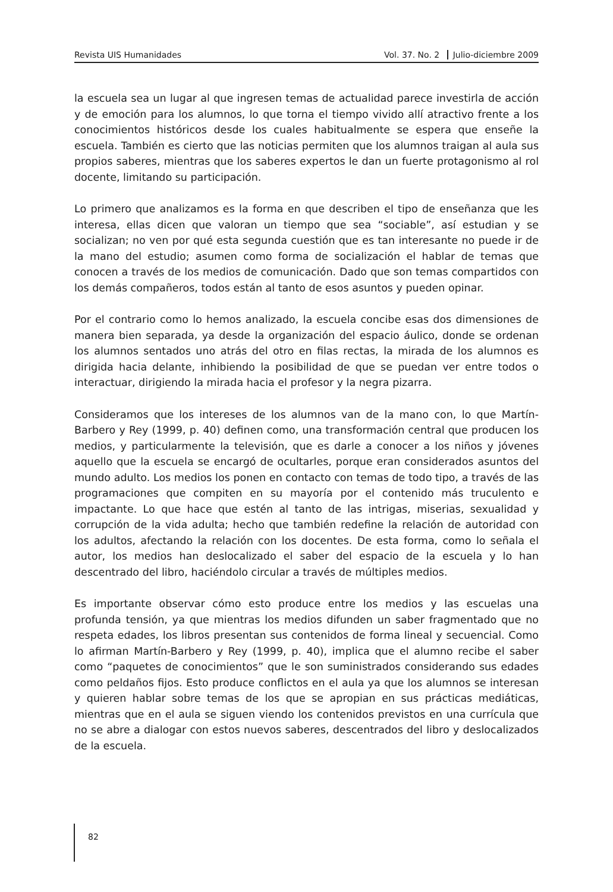Revista UIS Humanidades Vol. 37. No. 2 Julio-diciembre 2009
la escuela sea un lugar al que ingresen temas de actualidad parece investirla de acción y de emoción para los alumnos, lo que torna el tiempo vivido allí atractivo frente a los conocimientos históricos desde los cuales habitualmente se espera que enseñe la escuela. También es cierto que las noticias permiten que los alumnos traigan al aula sus propios saberes, mientras que los saberes expertos le dan un fuerte protagonismo al rol docente, limitando su participación.
Lo primero que analizamos es la forma en que describen el tipo de enseñanza que les interesa, ellas dicen que valoran un tiempo que sea “sociable”, así estudian y se socializan; no ven por qué esta segunda cuestión que es tan interesante no puede ir de la mano del estudio; asumen como forma de socialización el hablar de temas que conocen a través de los medios de comunicación. Dado que son temas compartidos con los demás compañeros, todos están al tanto de esos asuntos y pueden opinar.
Por el contrario como lo hemos analizado, la escuela concibe esas dos dimensiones de manera bien separada, ya desde la organización del espacio áulico, donde se ordenan los alumnos sentados uno atrás del otro en filas rectas, la mirada de los alumnos es dirigida hacia delante, inhibiendo la posibilidad de que se puedan ver entre todos o interactuar, dirigiendo la mirada hacia el profesor y la negra pizarra.
Consideramos que los intereses de los alumnos van de la mano con, lo que Martín-Barbero y Rey (1999, p. 40) definen como, una transformación central que producen los medios, y particularmente la televisión, que es darle a conocer a los niños y jóvenes aquello que la escuela se encargó de ocultarles, porque eran considerados asuntos del mundo adulto. Los medios los ponen en contacto con temas de todo tipo, a través de las programaciones que compiten en su mayoría por el contenido más truculento e impactante. Lo que hace que estén al tanto de las intrigas, miserias, sexualidad y corrupción de la vida adulta; hecho que también redefine la relación de autoridad con los adultos, afectando la relación con los docentes. De esta forma, como lo señala el autor, los medios han deslocalizado el saber del espacio de la escuela y lo han descentrado del libro, haciéndolo circular a través de múltiples medios.
Es importante observar cómo esto produce entre los medios y las escuelas una profunda tensión, ya que mientras los medios difunden un saber fragmentado que no respeta edades, los libros presentan sus contenidos de forma lineal y secuencial. Como lo afirman Martín-Barbero y Rey (1999, p. 40), implica que el alumno recibe el saber como “paquetes de conocimientos” que le son suministrados considerando sus edades como peldaños fijos. Esto produce conflictos en el aula ya que los alumnos se interesan y quieren hablar sobre temas de los que se apropian en sus prácticas mediáticas, mientras que en el aula se siguen viendo los contenidos previstos en una currícula que no se abre a dialogar con estos nuevos saberes, descentrados del libro y deslocalizados de la escuela.
82